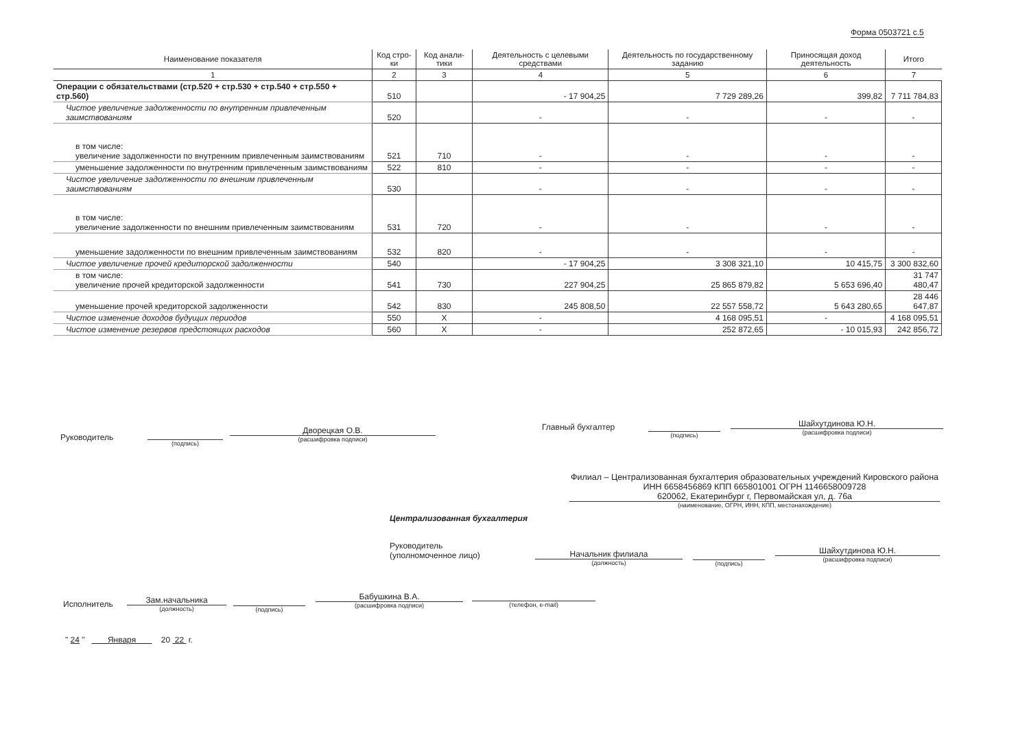Форма 0503721 с.5
| Наименование показателя | Код стро-ки | Код анали-тики | Деятельность с целевыми средствами | Деятельность по государственному заданию | Приносящая доход деятельность | Итого |
| --- | --- | --- | --- | --- | --- | --- |
| 1 | 2 | 3 | 4 | 5 | 6 | 7 |
| Операции с обязательствами (стр.520 + стр.530 + стр.540 + стр.550 + стр.560) | 510 | | - 17 904,25 | 7 729 289,26 | 399,82 | 7 711 784,83 |
| Чистое увеличение задолженности по внутренним привлеченным заимствованиям | 520 | | - | - | - | - |
| в том числе: увеличение задолженности по внутренним привлеченным заимствованиям | 521 | 710 | - | - | - | - |
| уменьшение задолженности по внутренним привлеченным заимствованиям | 522 | 810 | - | - | - | - |
| Чистое увеличение задолженности по внешним привлеченным заимствованиям | 530 | | - | - | - | - |
| в том числе: увеличение задолженности по внешним привлеченным заимствованиям | 531 | 720 | - | - | - | - |
| уменьшение задолженности по внешним привлеченным заимствованиям | 532 | 820 | - | - | - | - |
| Чистое увеличение прочей кредиторской задолженности | 540 | | - 17 904,25 | 3 308 321,10 | 10 415,75 | 3 300 832,60 |
| в том числе: увеличение прочей кредиторской задолженности | 541 | 730 | 227 904,25 | 25 865 879,82 | 5 653 696,40 | 31 747 480,47 |
| уменьшение прочей кредиторской задолженности | 542 | 830 | 245 808,50 | 22 557 558,72 | 5 643 280,65 | 28 446 647,87 |
| Чистое изменение доходов будущих периодов | 550 | X | - | 4 168 095,51 | - | 4 168 095,51 |
| Чистое изменение резервов предстоящих расходов | 560 | X | - | 252 872,65 | - 10 015,93 | 242 856,72 |
Руководитель
(подпись)
Дворецкая О.В.
(расшифровка подписи)
Главный бухгалтер
(подпись)
Шайхутдинова Ю.Н.
(расшифровка подписи)
Филиал – Централизованная бухгалтерия образовательных учреждений Кировского района
ИНН 6658456869 КПП 665801001 ОГРН 1146658009728
620062, Екатеринбург г, Первомайская ул, д. 76а
(наименование, ОГРН, ИНН, КПП, местонахождение)
Централизованная бухгалтерия
Руководитель
(уполномоченное лицо)
Начальник филиала
(должность)
(подпись)
Шайхутдинова Ю.Н.
(расшифровка подписи)
Исполнитель
Зам.начальника
(должность)
(подпись)
Бабушкина В.А.
(расшифровка подписи)
(телефон, e-mail)
" 24 " Января 20 22 г.